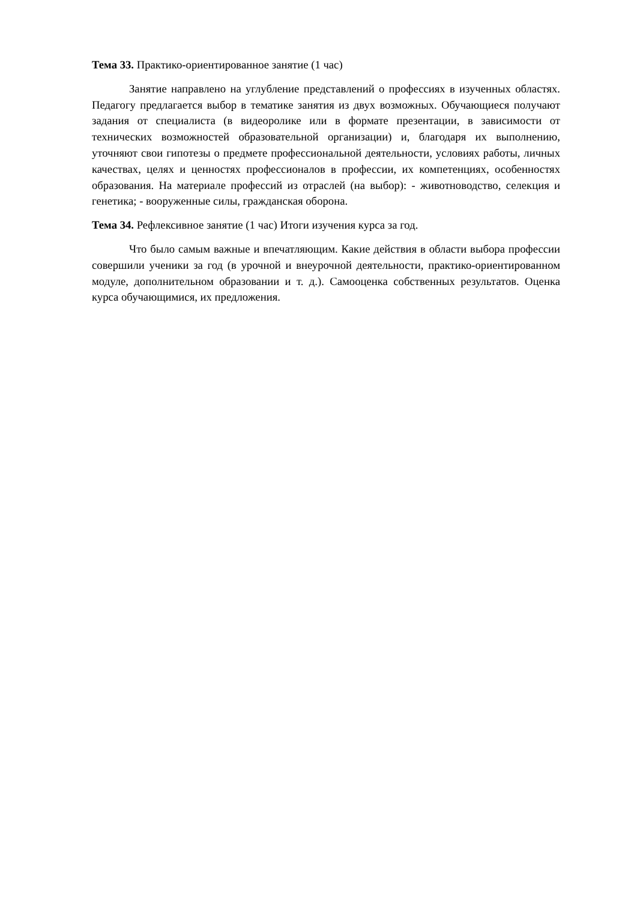Тема 33. Практико-ориентированное занятие (1 час)
Занятие направлено на углубление представлений о профессиях в изученных областях. Педагогу предлагается выбор в тематике занятия из двух возможных. Обучающиеся получают задания от специалиста (в видеоролике или в формате презентации, в зависимости от технических возможностей образовательной организации) и, благодаря их выполнению, уточняют свои гипотезы о предмете профессиональной деятельности, условиях работы, личных качествах, целях и ценностях профессионалов в профессии, их компетенциях, особенностях образования. На материале профессий из отраслей (на выбор): - животноводство, селекция и генетика; - вооруженные силы, гражданская оборона.
Тема 34. Рефлексивное занятие (1 час) Итоги изучения курса за год.
Что было самым важные и впечатляющим. Какие действия в области выбора профессии совершили ученики за год (в урочной и внеурочной деятельности, практико-ориентированном модуле, дополнительном образовании и т. д.). Самооценка собственных результатов. Оценка курса обучающимися, их предложения.